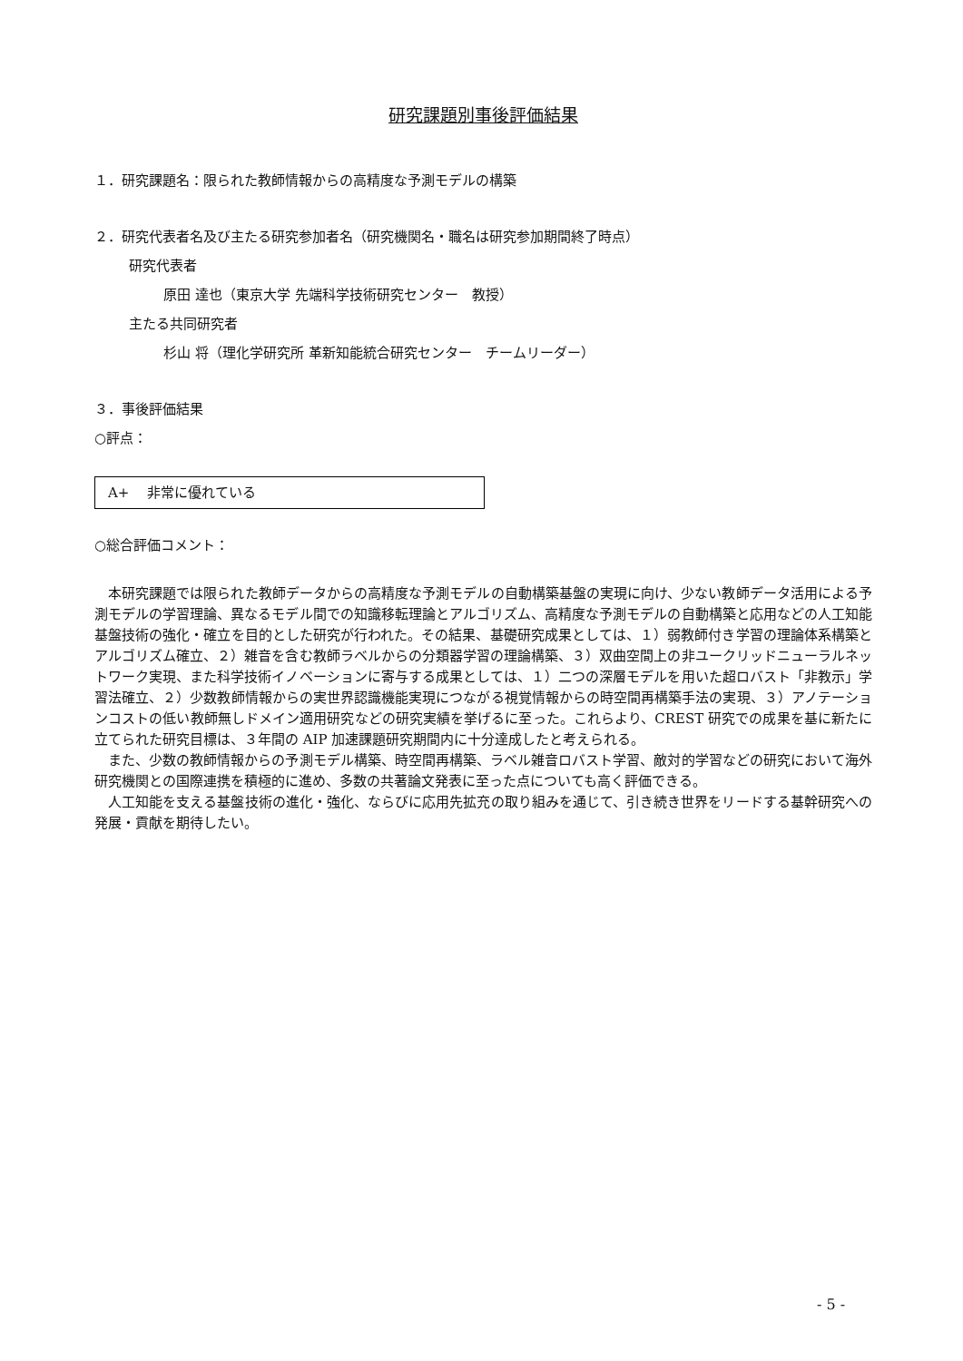研究課題別事後評価結果
１．研究課題名：限られた教師情報からの高精度な予測モデルの構築
２．研究代表者名及び主たる研究参加者名（研究機関名・職名は研究参加期間終了時点）
研究代表者
原田 達也（東京大学 先端科学技術研究センター　教授）
主たる共同研究者
杉山 将（理化学研究所 革新知能統合研究センター　チームリーダー）
３．事後評価結果
○評点：
A+　 非常に優れている
○総合評価コメント：
本研究課題では限られた教師データからの高精度な予測モデルの自動構築基盤の実現に向け、少ない教師データ活用による予測モデルの学習理論、異なるモデル間での知識移転理論とアルゴリズム、高精度な予測モデルの自動構築と応用などの人工知能基盤技術の強化・確立を目的とした研究が行われた。その結果、基礎研究成果としては、１）弱教師付き学習の理論体系構築とアルゴリズム確立、２）雑音を含む教師ラベルからの分類器学習の理論構築、３）双曲空間上の非ユークリッドニューラルネットワーク実現、また科学技術イノベーションに寄与する成果としては、１）二つの深層モデルを用いた超ロバスト「非教示」学習法確立、２）少数教師情報からの実世界認識機能実現につながる視覚情報からの時空間再構築手法の実現、３）アノテーションコストの低い教師無しドメイン適用研究などの研究実績を挙げるに至った。これらより、CREST 研究での成果を基に新たに立てられた研究目標は、３年間の AIP 加速課題研究期間内に十分達成したと考えられる。
また、少数の教師情報からの予測モデル構築、時空間再構築、ラベル雑音ロバスト学習、敵対的学習などの研究において海外研究機関との国際連携を積極的に進め、多数の共著論文発表に至った点についても高く評価できる。
人工知能を支える基盤技術の進化・強化、ならびに応用先拡充の取り組みを通じて、引き続き世界をリードする基幹研究への発展・貢献を期待したい。
- 5 -